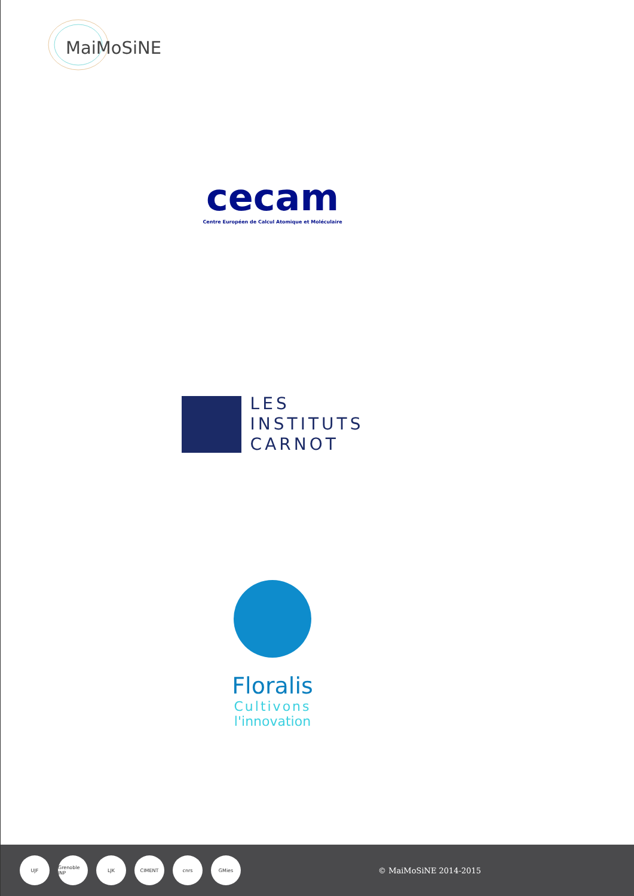MaiMoSiNE
cecam
Centre Européen de Calcul Atomique et Moléculaire
LES
INSTITUTS
CARNOT
Floralis
Cultivons
l'innovation
UJF
Grenoble INP
LJK CIMENT cnrs GMies
© MaiMoSiNE 2014-2015